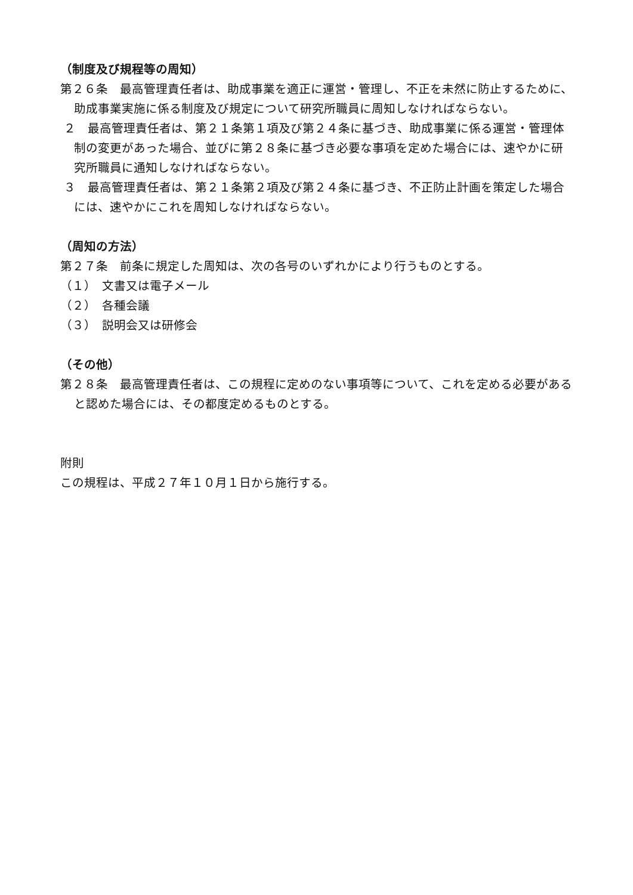（制度及び規程等の周知）
第２６条　最高管理責任者は、助成事業を適正に運営・管理し、不正を未然に防止するために、助成事業実施に係る制度及び規定について研究所職員に周知しなければならない。
２　最高管理責任者は、第２１条第１項及び第２４条に基づき、助成事業に係る運営・管理体制の変更があった場合、並びに第２８条に基づき必要な事項を定めた場合には、速やかに研究所職員に通知しなければならない。
３　最高管理責任者は、第２１条第２項及び第２４条に基づき、不正防止計画を策定した場合には、速やかにこれを周知しなければならない。
（周知の方法）
第２７条　前条に規定した周知は、次の各号のいずれかにより行うものとする。
（１）　文書又は電子メール
（２）　各種会議
（３）　説明会又は研修会
（その他）
第２８条　最高管理責任者は、この規程に定めのない事項等について、これを定める必要があると認めた場合には、その都度定めるものとする。
附則
この規程は、平成２７年１０月１日から施行する。